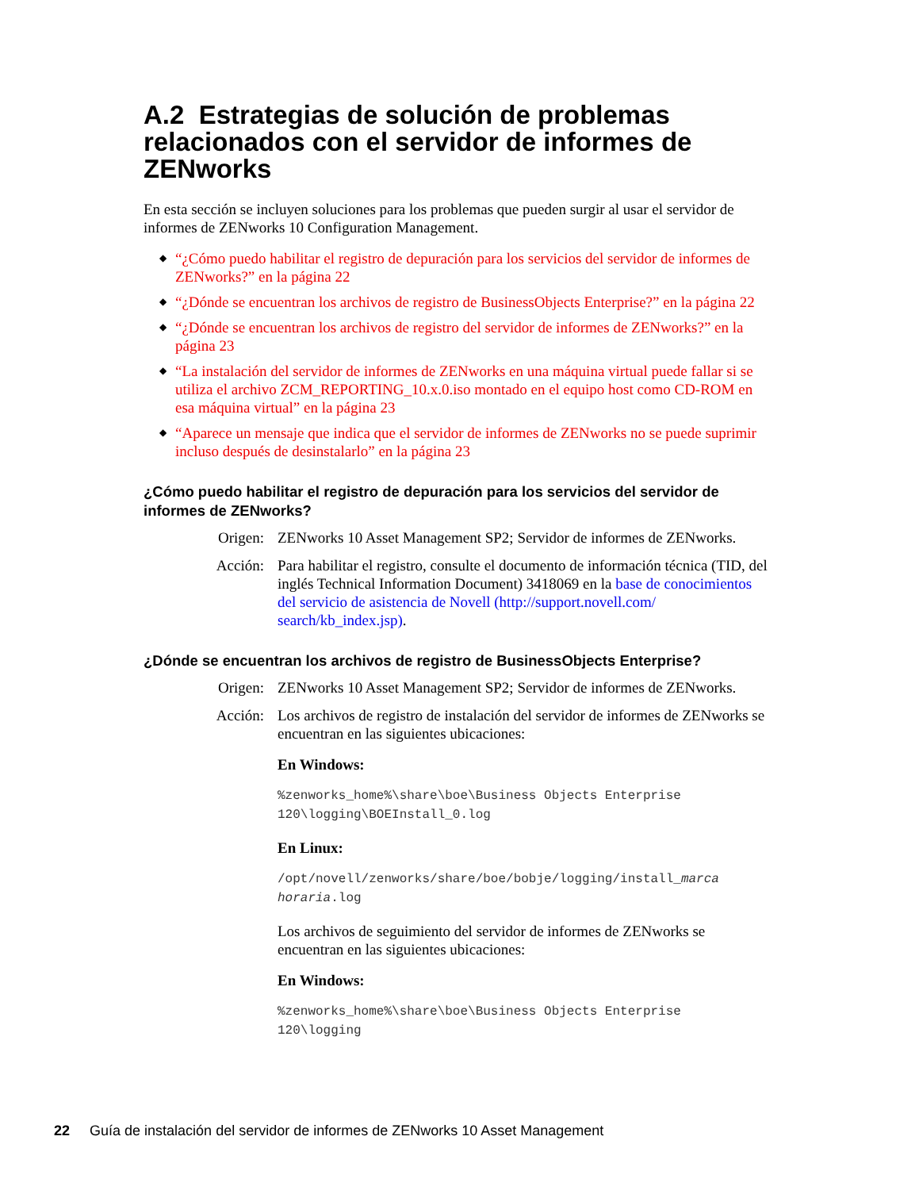A.2 Estrategias de solución de problemas relacionados con el servidor de informes de ZENworks
En esta sección se incluyen soluciones para los problemas que pueden surgir al usar el servidor de informes de ZENworks 10 Configuration Management.
◆ “¿Cómo puedo habilitar el registro de depuración para los servicios del servidor de informes de ZENworks?” en la página 22
◆ “¿Dónde se encuentran los archivos de registro de BusinessObjects Enterprise?” en la página 22
◆ “¿Dónde se encuentran los archivos de registro del servidor de informes de ZENworks?” en la página 23
◆ “La instalación del servidor de informes de ZENworks en una máquina virtual puede fallar si se utiliza el archivo ZCM_REPORTING_10.x.0.iso montado en el equipo host como CD-ROM en esa máquina virtual” en la página 23
◆ “Aparece un mensaje que indica que el servidor de informes de ZENworks no se puede suprimir incluso después de desinstalarlo” en la página 23
¿Cómo puedo habilitar el registro de depuración para los servicios del servidor de informes de ZENworks?
Origen: ZENworks 10 Asset Management SP2; Servidor de informes de ZENworks.
Acción: Para habilitar el registro, consulte el documento de información técnica (TID, del inglés Technical Information Document) 3418069 en la base de conocimientos del servicio de asistencia de Novell (http://support.novell.com/ search/kb_index.jsp).
¿Dónde se encuentran los archivos de registro de BusinessObjects Enterprise?
Origen: ZENworks 10 Asset Management SP2; Servidor de informes de ZENworks.
Acción: Los archivos de registro de instalación del servidor de informes de ZENworks se encuentran en las siguientes ubicaciones:
En Windows:
%zenworks_home%\share\boe\Business Objects Enterprise 120\logging\BOEInstall_0.log
En Linux:
/opt/novell/zenworks/share/boe/bobje/logging/install_marca horaria.log
Los archivos de seguimiento del servidor de informes de ZENworks se encuentran en las siguientes ubicaciones:
En Windows:
%zenworks_home%\share\boe\Business Objects Enterprise 120\logging
22 Guía de instalación del servidor de informes de ZENworks 10 Asset Management